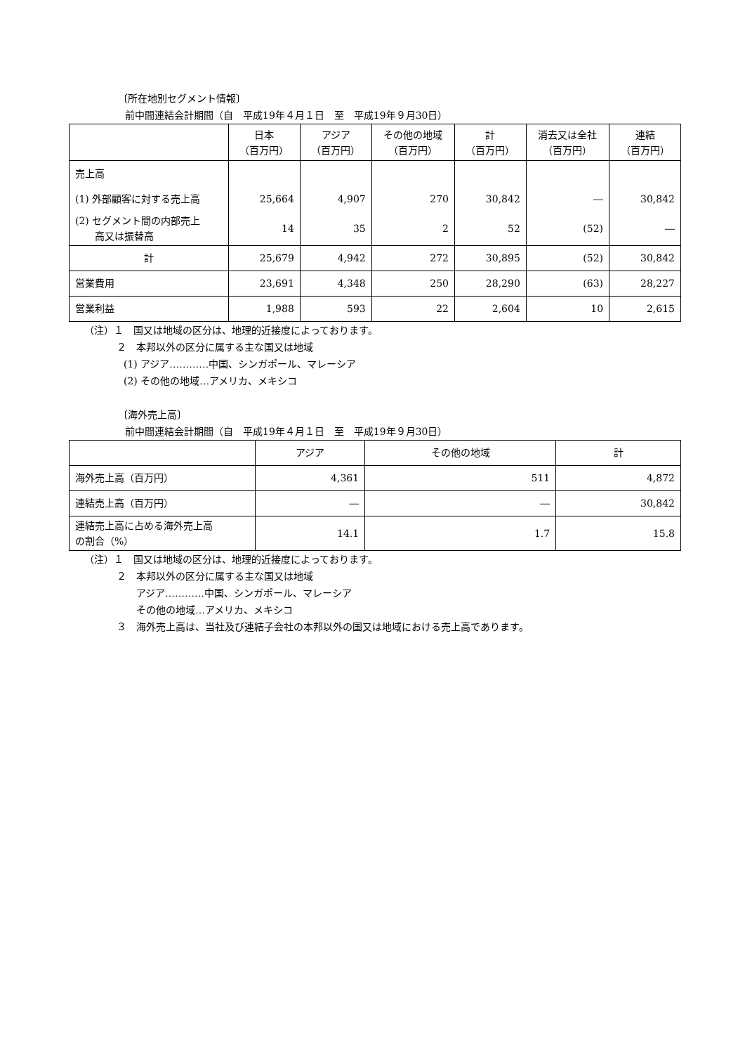〔所在地別セグメント情報〕
前中間連結会計期間（自　平成19年４月１日　至　平成19年９月30日）
| | 日本 （百万円） | アジア （百万円） | その他の地域 （百万円） | 計 （百万円） | 消去又は全社 （百万円） | 連結 （百万円） |
| --- | --- | --- | --- | --- | --- | --- |
| 売上高 | | | | | | |
| (1) 外部顧客に対する売上高 | 25,664 | 4,907 | 270 | 30,842 | ― | 30,842 |
| (2) セグメント間の内部売上 高又は振替高 | 14 | 35 | 2 | 52 | (52) | ― |
| 計 | 25,679 | 4,942 | 272 | 30,895 | (52) | 30,842 |
| 営業費用 | 23,691 | 4,348 | 250 | 28,290 | (63) | 28,227 |
| 営業利益 | 1,988 | 593 | 22 | 2,604 | 10 | 2,615 |
（注）１　国又は地域の区分は、地理的近接度によっております。
２　本邦以外の区分に属する主な国又は地域
(1) アジア…………中国、シンガポール、マレーシア
(2) その他の地域…アメリカ、メキシコ
〔海外売上高〕
前中間連結会計期間（自　平成19年４月１日　至　平成19年９月30日）
| | アジア | その他の地域 | 計 |
| --- | --- | --- | --- |
| 海外売上高（百万円） | 4,361 | 511 | 4,872 |
| 連結売上高（百万円） | ― | ― | 30,842 |
| 連結売上高に占める海外売上高 の割合（%） | 14.1 | 1.7 | 15.8 |
（注）１　国又は地域の区分は、地理的近接度によっております。
２　本邦以外の区分に属する主な国又は地域
アジア…………中国、シンガポール、マレーシア
その他の地域…アメリカ、メキシコ
３　海外売上高は、当社及び連結子会社の本邦以外の国又は地域における売上高であります。